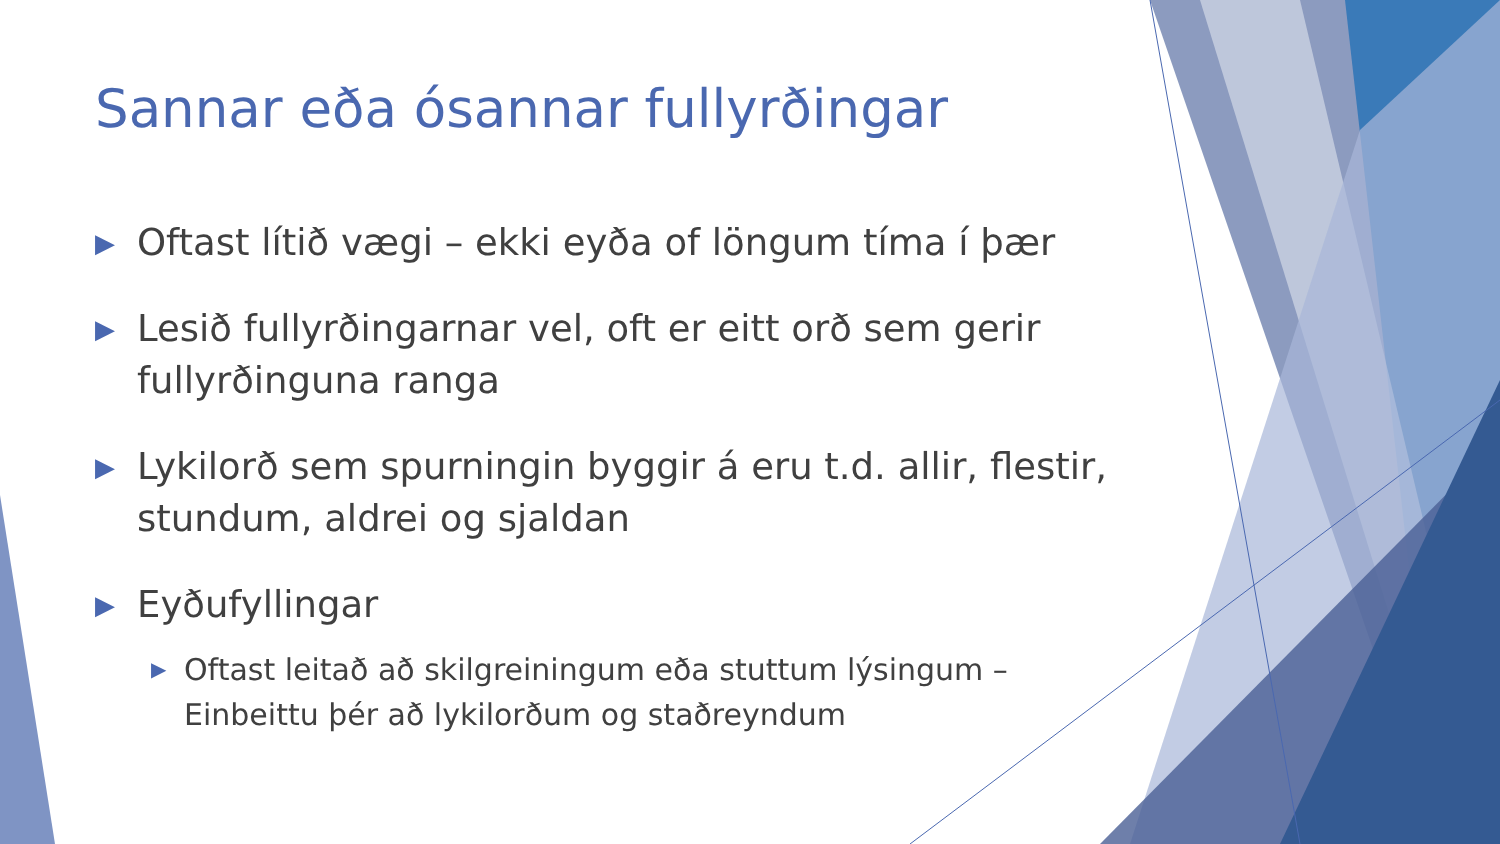Sannar eða ósannar fullyrðingar
▶ Oftast lítið vægi – ekki eyða of löngum tíma í þær
▶ Lesið fullyrðingarnar vel, oft er eitt orð sem gerir fullyrðinguna ranga
▶ Lykilorð sem spurningin byggir á eru t.d. allir, flestir, stundum, aldrei og sjaldan
▶ Eyðufyllingar
▶ Oftast leitað að skilgreiningum eða stuttum lýsingum – Einbeittu þér að lykilorðum og staðreyndum